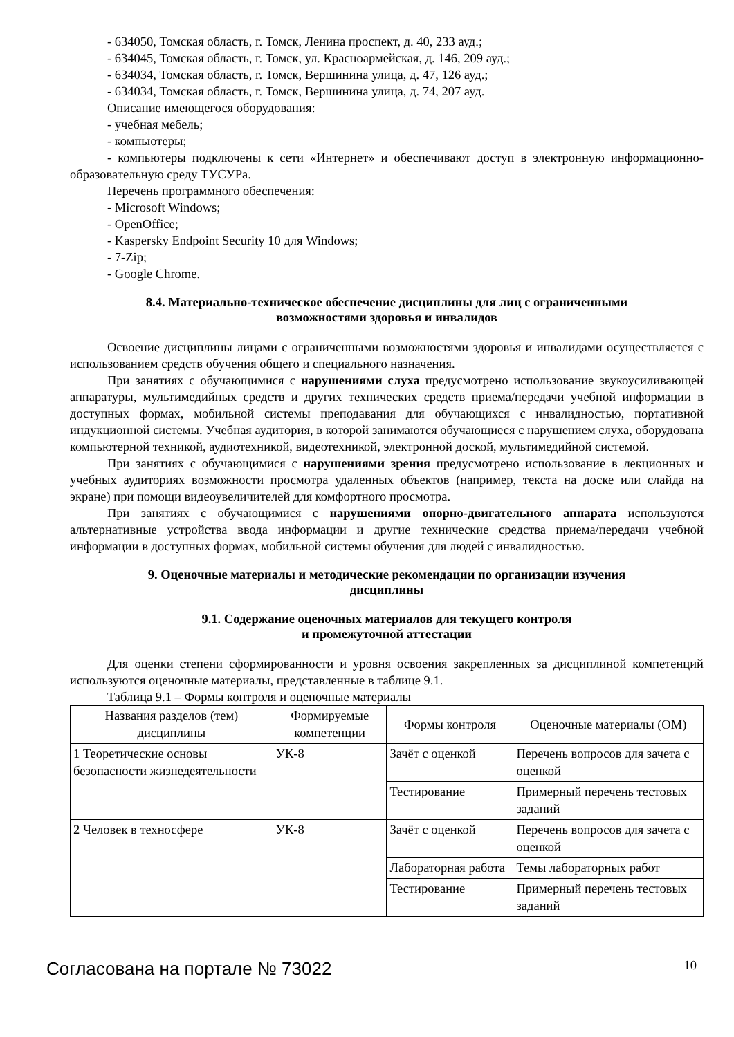- 634050, Томская область, г. Томск, Ленина проспект, д. 40, 233 ауд.;
- 634045, Томская область, г. Томск, ул. Красноармейская, д. 146, 209 ауд.;
- 634034, Томская область, г. Томск, Вершинина улица, д. 47, 126 ауд.;
- 634034, Томская область, г. Томск, Вершинина улица, д. 74, 207 ауд.
Описание имеющегося оборудования:
- учебная мебель;
- компьютеры;
- компьютеры подключены к сети «Интернет» и обеспечивают доступ в электронную информационно-образовательную среду ТУСУРа.
Перечень программного обеспечения:
- Microsoft Windows;
- OpenOffice;
- Kaspersky Endpoint Security 10 для Windows;
- 7-Zip;
- Google Chrome.
8.4. Материально-техническое обеспечение дисциплины для лиц с ограниченными
возможностями здоровья и инвалидов
Освоение дисциплины лицами с ограниченными возможностями здоровья и инвалидами осуществляется с использованием средств обучения общего и специального назначения.
При занятиях с обучающимися с нарушениями слуха предусмотрено использование звукоусиливающей аппаратуры, мультимедийных средств и других технических средств приема/передачи учебной информации в доступных формах, мобильной системы преподавания для обучающихся с инвалидностью, портативной индукционной системы. Учебная аудитория, в которой занимаются обучающиеся с нарушением слуха, оборудована компьютерной техникой, аудиотехникой, видеотехникой, электронной доской, мультимедийной системой.
При занятиях с обучающимися с нарушениями зрения предусмотрено использование в лекционных и учебных аудиториях возможности просмотра удаленных объектов (например, текста на доске или слайда на экране) при помощи видеоувеличителей для комфортного просмотра.
При занятиях с обучающимися с нарушениями опорно-двигательного аппарата используются альтернативные устройства ввода информации и другие технические средства приема/передачи учебной информации в доступных формах, мобильной системы обучения для людей с инвалидностью.
9. Оценочные материалы и методические рекомендации по организации изучения
дисциплины
9.1. Содержание оценочных материалов для текущего контроля
и промежуточной аттестации
Для оценки степени сформированности и уровня освоения закрепленных за дисциплиной компетенций используются оценочные материалы, представленные в таблице 9.1.
Таблица 9.1 – Формы контроля и оценочные материалы
| Названия разделов (тем) дисциплины | Формируемые компетенции | Формы контроля | Оценочные материалы (ОМ) |
| --- | --- | --- | --- |
| 1 Теоретические основы безопасности жизнедеятельности | УК-8 | Зачёт с оценкой | Перечень вопросов для зачета с оценкой |
| | | Тестирование | Примерный перечень тестовых заданий |
| 2 Человек в техносфере | УК-8 | Зачёт с оценкой | Перечень вопросов для зачета с оценкой |
| | | Лабораторная работа | Темы лабораторных работ |
| | | Тестирование | Примерный перечень тестовых заданий |
Согласована на портале № 73022 10